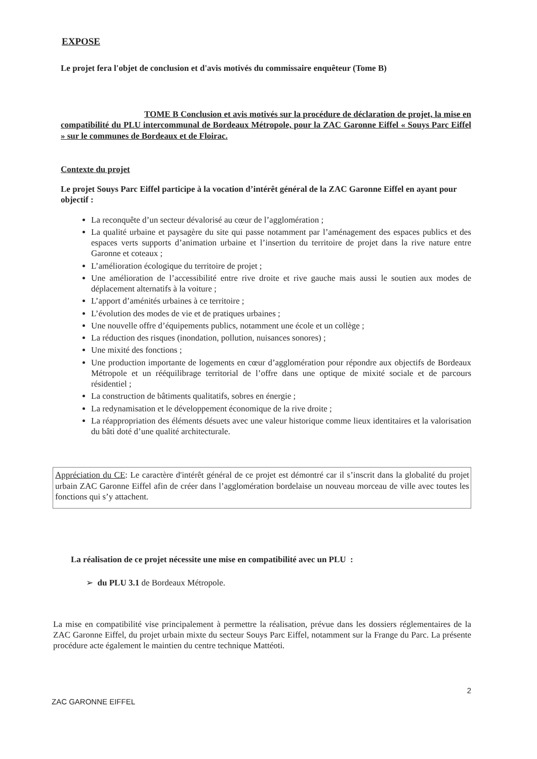EXPOSE
Le projet fera l'objet de conclusion et d'avis motivés du commissaire enquêteur (Tome B)
TOME B Conclusion et avis motivés sur la procédure de déclaration de projet, la mise en compatibilité du PLU intercommunal de Bordeaux Métropole, pour la ZAC Garonne Eiffel « Souys Parc Eiffel » sur le communes de Bordeaux et de Floirac.
Contexte du projet
Le projet Souys Parc Eiffel participe à la vocation d’intérêt général de la ZAC Garonne Eiffel en ayant pour objectif :
La reconquête d’un secteur dévalorisé au cœur de l’agglomération ;
La qualité urbaine et paysagère du site qui passe notamment par l’aménagement des espaces publics et des espaces verts supports d’animation urbaine et l’insertion du territoire de projet dans la rive nature entre Garonne et coteaux ;
L’amélioration écologique du territoire de projet ;
Une amélioration de l’accessibilité entre rive droite et rive gauche mais aussi le soutien aux modes de déplacement alternatifs à la voiture ;
L’apport d’aménités urbaines à ce territoire ;
L’évolution des modes de vie et de pratiques urbaines ;
Une nouvelle offre d’équipements publics, notamment une école et un collège ;
La réduction des risques (inondation, pollution, nuisances sonores) ;
Une mixité des fonctions ;
Une production importante de logements en cœur d’agglomération pour répondre aux objectifs de Bordeaux Métropole et un rééquilibrage territorial de l’offre dans une optique de mixité sociale et de parcours résidentiel ;
La construction de bâtiments qualitatifs, sobres en énergie ;
La redynamisation et le développement économique de la rive droite ;
La réappropriation des éléments désuets avec une valeur historique comme lieux identitaires et la valorisation du bâti doté d’une qualité architecturale.
Appréciation du CE: Le caractère d'intérêt général de ce projet est démontré car il s’inscrit dans la globalité du projet urbain ZAC Garonne Eiffel afin de créer dans l’agglomération bordelaise un nouveau morceau de ville avec toutes les fonctions qui s’y attachent.
La réalisation de ce projet nécessite une mise en compatibilité avec un PLU :
➢ du PLU 3.1 de Bordeaux Métropole.
La mise en compatibilité vise principalement à permettre la réalisation, prévue dans les dossiers réglementaires de la ZAC Garonne Eiffel, du projet urbain mixte du secteur Souys Parc Eiffel, notamment sur la Frange du Parc. La présente procédure acte également le maintien du centre technique Mattéoti.
ZAC GARONNE EIFFEL 2